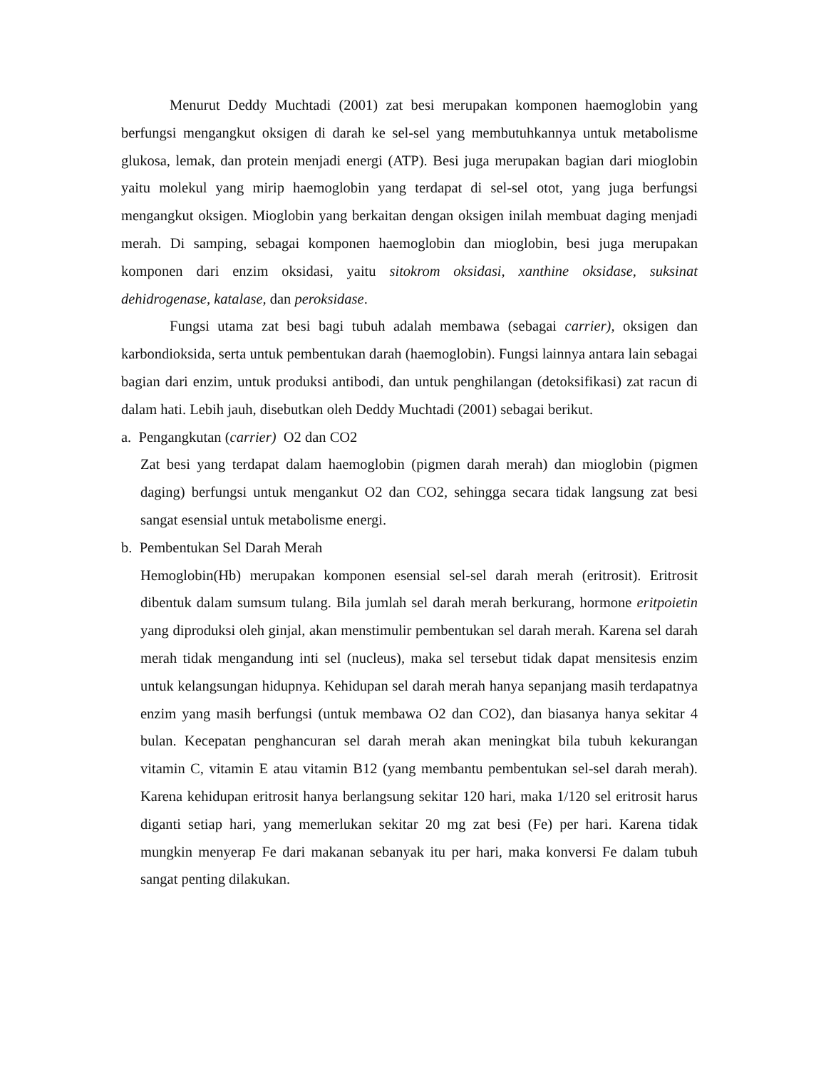Menurut Deddy Muchtadi (2001) zat besi merupakan komponen haemoglobin yang berfungsi mengangkut oksigen di darah ke sel-sel yang membutuhkannya untuk metabolisme glukosa, lemak, dan protein menjadi energi (ATP). Besi juga merupakan bagian dari mioglobin yaitu molekul yang mirip haemoglobin yang terdapat di sel-sel otot, yang juga berfungsi mengangkut oksigen. Mioglobin yang berkaitan dengan oksigen inilah membuat daging menjadi merah. Di samping, sebagai komponen haemoglobin dan mioglobin, besi juga merupakan komponen dari enzim oksidasi, yaitu sitokrom oksidasi, xanthine oksidase, suksinat dehidrogenase, katalase, dan peroksidase.
Fungsi utama zat besi bagi tubuh adalah membawa (sebagai carrier), oksigen dan karbondioksida, serta untuk pembentukan darah (haemoglobin). Fungsi lainnya antara lain sebagai bagian dari enzim, untuk produksi antibodi, dan untuk penghilangan (detoksifikasi) zat racun di dalam hati. Lebih jauh, disebutkan oleh Deddy Muchtadi (2001) sebagai berikut.
a. Pengangkutan (carrier) O2 dan CO2
Zat besi yang terdapat dalam haemoglobin (pigmen darah merah) dan mioglobin (pigmen daging) berfungsi untuk mengankut O2 dan CO2, sehingga secara tidak langsung zat besi sangat esensial untuk metabolisme energi.
b. Pembentukan Sel Darah Merah
Hemoglobin(Hb) merupakan komponen esensial sel-sel darah merah (eritrosit). Eritrosit dibentuk dalam sumsum tulang. Bila jumlah sel darah merah berkurang, hormone eritpoietin yang diproduksi oleh ginjal, akan menstimulir pembentukan sel darah merah. Karena sel darah merah tidak mengandung inti sel (nucleus), maka sel tersebut tidak dapat mensitesis enzim untuk kelangsungan hidupnya. Kehidupan sel darah merah hanya sepanjang masih terdapatnya enzim yang masih berfungsi (untuk membawa O2 dan CO2), dan biasanya hanya sekitar 4 bulan. Kecepatan penghancuran sel darah merah akan meningkat bila tubuh kekurangan vitamin C, vitamin E atau vitamin B12 (yang membantu pembentukan sel-sel darah merah). Karena kehidupan eritrosit hanya berlangsung sekitar 120 hari, maka 1/120 sel eritrosit harus diganti setiap hari, yang memerlukan sekitar 20 mg zat besi (Fe) per hari. Karena tidak mungkin menyerap Fe dari makanan sebanyak itu per hari, maka konversi Fe dalam tubuh sangat penting dilakukan.